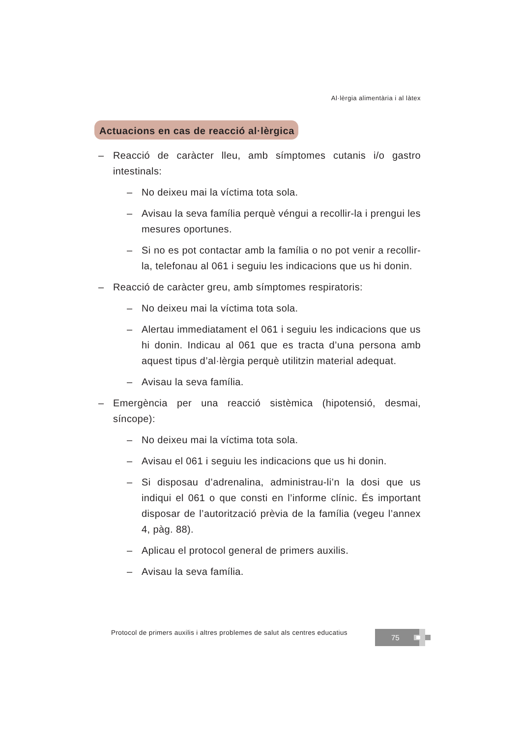Al·lèrgia alimentària i al làtex
Actuacions en cas de reacció al·lèrgica
– Reacció de caràcter lleu, amb símptomes cutanis i/o gastro intestinals:
– No deixeu mai la víctima tota sola.
– Avisau la seva família perquè véngui a recollir-la i prengui les mesures oportunes.
– Si no es pot contactar amb la família o no pot venir a recollir-la, telefonau al 061 i seguiu les indicacions que us hi donin.
– Reacció de caràcter greu, amb símptomes respiratoris:
– No deixeu mai la víctima tota sola.
– Alertau immediatament el 061 i seguiu les indicacions que us hi donin. Indicau al 061 que es tracta d’una persona amb aquest tipus d’al·lèrgia perquè utilitzin material adequat.
– Avisau la seva família.
– Emergència per una reacció sistèmica (hipotensió, desmai, síncope):
– No deixeu mai la víctima tota sola.
– Avisau el 061 i seguiu les indicacions que us hi donin.
– Si disposau d’adrenalina, administrau-li’n la dosi que us indiqui el 061 o que consti en l’informe clínic. És important disposar de l’autorització prèvia de la família (vegeu l’annex 4, pàg. 88).
– Aplicau el protocol general de primers auxilis.
– Avisau la seva família.
Protocol de primers auxilis i altres problemes de salut als centres educatius
75